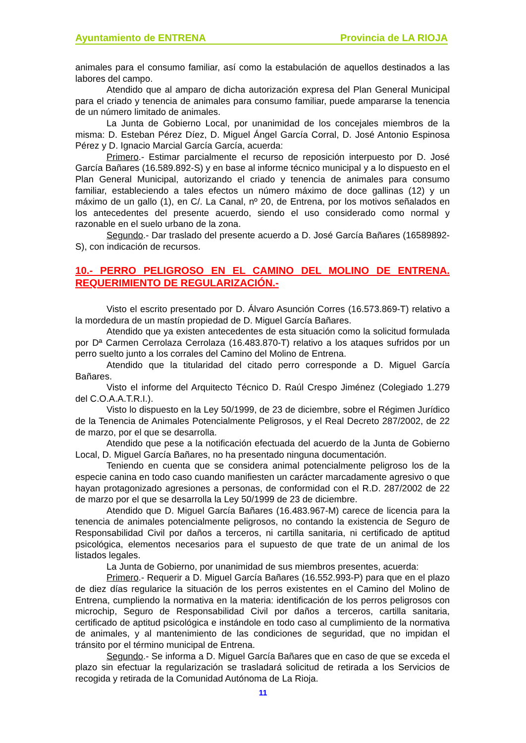Ayuntamiento de ENTRENA Provincia de LA RIOJA
animales para el consumo familiar, así como la estabulación de aquellos destinados a las labores del campo.
Atendido que al amparo de dicha autorización expresa del Plan General Municipal para el criado y tenencia de animales para consumo familiar, puede ampararse la tenencia de un número limitado de animales.
La Junta de Gobierno Local, por unanimidad de los concejales miembros de la misma: D. Esteban Pérez Díez, D. Miguel Ángel García Corral, D. José Antonio Espinosa Pérez y D. Ignacio Marcial García García, acuerda:
Primero.- Estimar parcialmente el recurso de reposición interpuesto por D. José García Bañares (16.589.892-S) y en base al informe técnico municipal y a lo dispuesto en el Plan General Municipal, autorizando el criado y tenencia de animales para consumo familiar, estableciendo a tales efectos un número máximo de doce gallinas (12) y un máximo de un gallo (1), en C/. La Canal, nº 20, de Entrena, por los motivos señalados en los antecedentes del presente acuerdo, siendo el uso considerado como normal y razonable en el suelo urbano de la zona.
Segundo.- Dar traslado del presente acuerdo a D. José García Bañares (16589892-S), con indicación de recursos.
10.- PERRO PELIGROSO EN EL CAMINO DEL MOLINO DE ENTRENA. REQUERIMIENTO DE REGULARIZACIÓN.-
Visto el escrito presentado por D. Álvaro Asunción Corres (16.573.869-T) relativo a la mordedura de un mastín propiedad de D. Miguel García Bañares.
Atendido que ya existen antecedentes de esta situación como la solicitud formulada por Dª Carmen Cerrolaza Cerrolaza (16.483.870-T) relativo a los ataques sufridos por un perro suelto junto a los corrales del Camino del Molino de Entrena.
Atendido que la titularidad del citado perro corresponde a D. Miguel García Bañares.
Visto el informe del Arquitecto Técnico D. Raúl Crespo Jiménez (Colegiado 1.279 del C.O.A.A.T.R.I.).
Visto lo dispuesto en la Ley 50/1999, de 23 de diciembre, sobre el Régimen Jurídico de la Tenencia de Animales Potencialmente Peligrosos, y el Real Decreto 287/2002, de 22 de marzo, por el que se desarrolla.
Atendido que pese a la notificación efectuada del acuerdo de la Junta de Gobierno Local, D. Miguel García Bañares, no ha presentado ninguna documentación.
Teniendo en cuenta que se considera animal potencialmente peligroso los de la especie canina en todo caso cuando manifiesten un carácter marcadamente agresivo o que hayan protagonizado agresiones a personas, de conformidad con el R.D. 287/2002 de 22 de marzo por el que se desarrolla la Ley 50/1999 de 23 de diciembre.
Atendido que D. Miguel García Bañares (16.483.967-M) carece de licencia para la tenencia de animales potencialmente peligrosos, no contando la existencia de Seguro de Responsabilidad Civil por daños a terceros, ni cartilla sanitaria, ni certificado de aptitud psicológica, elementos necesarios para el supuesto de que trate de un animal de los listados legales.
La Junta de Gobierno, por unanimidad de sus miembros presentes, acuerda:
Primero.- Requerir a D. Miguel García Bañares (16.552.993-P) para que en el plazo de diez días regularice la situación de los perros existentes en el Camino del Molino de Entrena, cumpliendo la normativa en la materia: identificación de los perros peligrosos con microchip, Seguro de Responsabilidad Civil por daños a terceros, cartilla sanitaria, certificado de aptitud psicológica e instándole en todo caso al cumplimiento de la normativa de animales, y al mantenimiento de las condiciones de seguridad, que no impidan el tránsito por el término municipal de Entrena.
Segundo.- Se informa a D. Miguel García Bañares que en caso de que se exceda el plazo sin efectuar la regularización se trasladará solicitud de retirada a los Servicios de recogida y retirada de la Comunidad Autónoma de La Rioja.
11